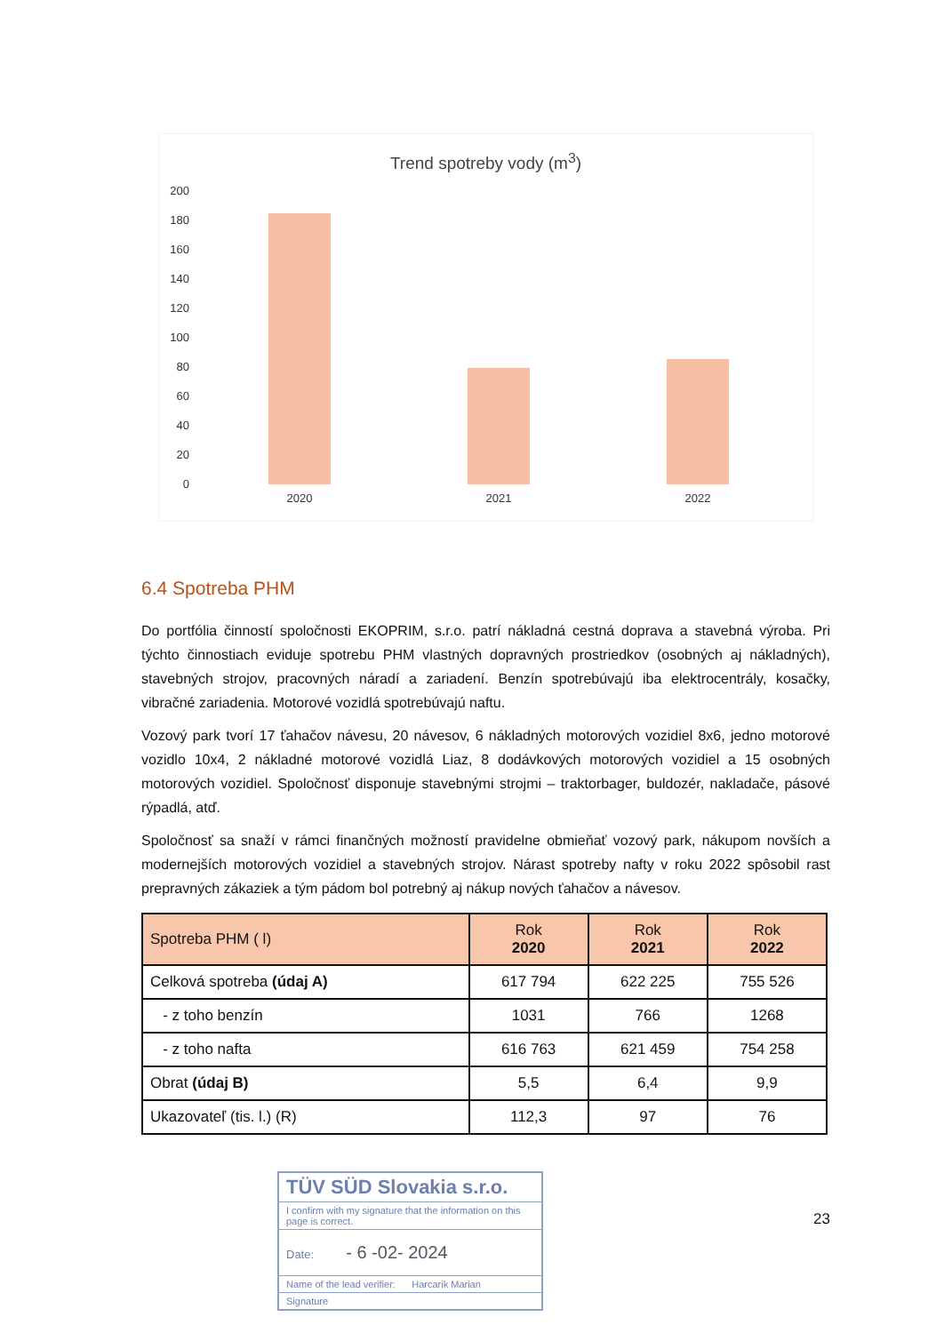Trend spotreby vody (m<sup>3</sup>)
200
180
160
140
120
100
80
60
40
20
0
2020 2021 2022
6.4 Spotreba PHM
Do portfólia činností spoločnosti EKOPRIM, s.r.o. patrí nákladná cestná doprava a stavebná výroba. Pri týchto činnostiach eviduje spotrebu PHM vlastných dopravných prostriedkov (osobných aj nákladných), stavebných strojov, pracovných náradí a zariadení. Benzín spotrebúvajú iba elektrocentrály, kosačky, vibračné zariadenia. Motorové vozidlá spotrebúvajú naftu.
Vozový park tvorí 17 ťahačov návesu, 20 návesov, 6 nákladných motorových vozidiel 8x6, jedno motorové vozidlo 10x4, 2 nákladné motorové vozidlá Liaz, 8 dodávkových motorových vozidiel a 15 osobných motorových vozidiel. Spoločnosť disponuje stavebnými strojmi – traktorbager, buldozér, nakladače, pásové rýpadlá, atď.
Spoločnosť sa snaží v rámci finančných možností pravidelne obmieňať vozový park, nákupom novších a modernejších motorových vozidiel a stavebných strojov. Nárast spotreby nafty v roku 2022 spôsobil rast prepravných zákaziek a tým pádom bol potrebný aj nákup nových ťahačov a návesov.
| Spotreba PHM ( l) | Rok 2020 | Rok 2021 | Rok 2022 |
| --- | --- | --- | --- |
| Celková spotreba (údaj A) | 617 794 | 622 225 | 755 526 |
| - z toho benzín | 1031 | 766 | 1268 |
| - z toho nafta | 616 763 | 621 459 | 754 258 |
| Obrat (údaj B) | 5,5 | 6,4 | 9,9 |
| Ukazovateľ (tis. l.) (R) | 112,3 | 97 | 76 |
TÜV SÜD Slovakia s.r.o.
I confirm with my signature that the information on this page is correct.
Date: - 6 -02- 2024
Name of the lead verifier: Harcarik Marian
Signature
23